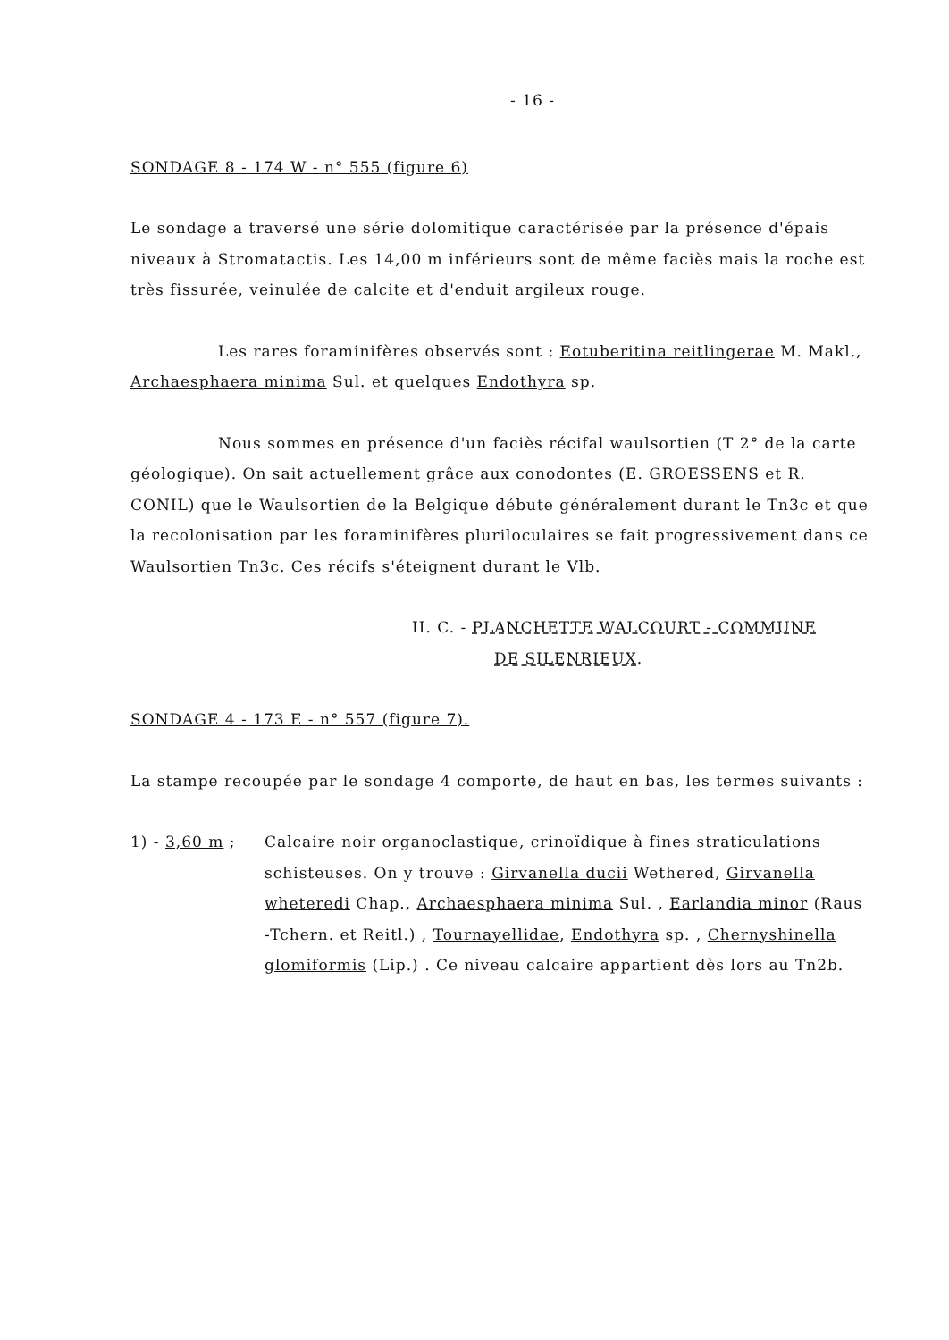- 16 -
SONDAGE 8 - 174 W - n° 555 (figure 6)
Le sondage a traversé une série dolomitique caractérisée par la présence d'épais niveaux à Stromatactis. Les 14,00 m inférieurs sont de même faciès mais la roche est très fissurée, veinulée de calcite et d'enduit argileux rouge.
Les rares foraminifères observés sont : Eotuberitina reitlingerae M. Makl., Archaesphaera minima Sul. et quelques Endothyra sp.
Nous sommes en présence d'un faciès récifal waulsortien (T 2° de la carte géologique). On sait actuellement grâce aux conodontes (E. GROESSENS et R. CONIL) que le Waulsortien de la Belgique débute généralement durant le Tn3c et que la recolonisation par les foraminifères pluriloculaires se fait progressivement dans ce Waulsortien Tn3c. Ces récifs s'éteignent durant le Vlb.
II. C. - PLANCHETTE WALCOURT - COMMUNE
DE SILENRIEUX.
SONDAGE 4 - 173 E - n° 557 (figure 7).
La stampe recoupée par le sondage 4 comporte, de haut en bas, les termes suivants :
1) - 3,60 m ; Calcaire noir organoclastique, crinoïdique à fines straticulations schisteuses. On y trouve : Girvanella ducii Wethered, Girvanella wheteredi Chap., Archaesphaera minima Sul. , Earlandia minor (Raus -Tchern. et Reitl.) , Tournayellidae, Endothyra sp. , Chernyshinella glomiformis (Lip.) . Ce niveau calcaire appartient dès lors au Tn2b.